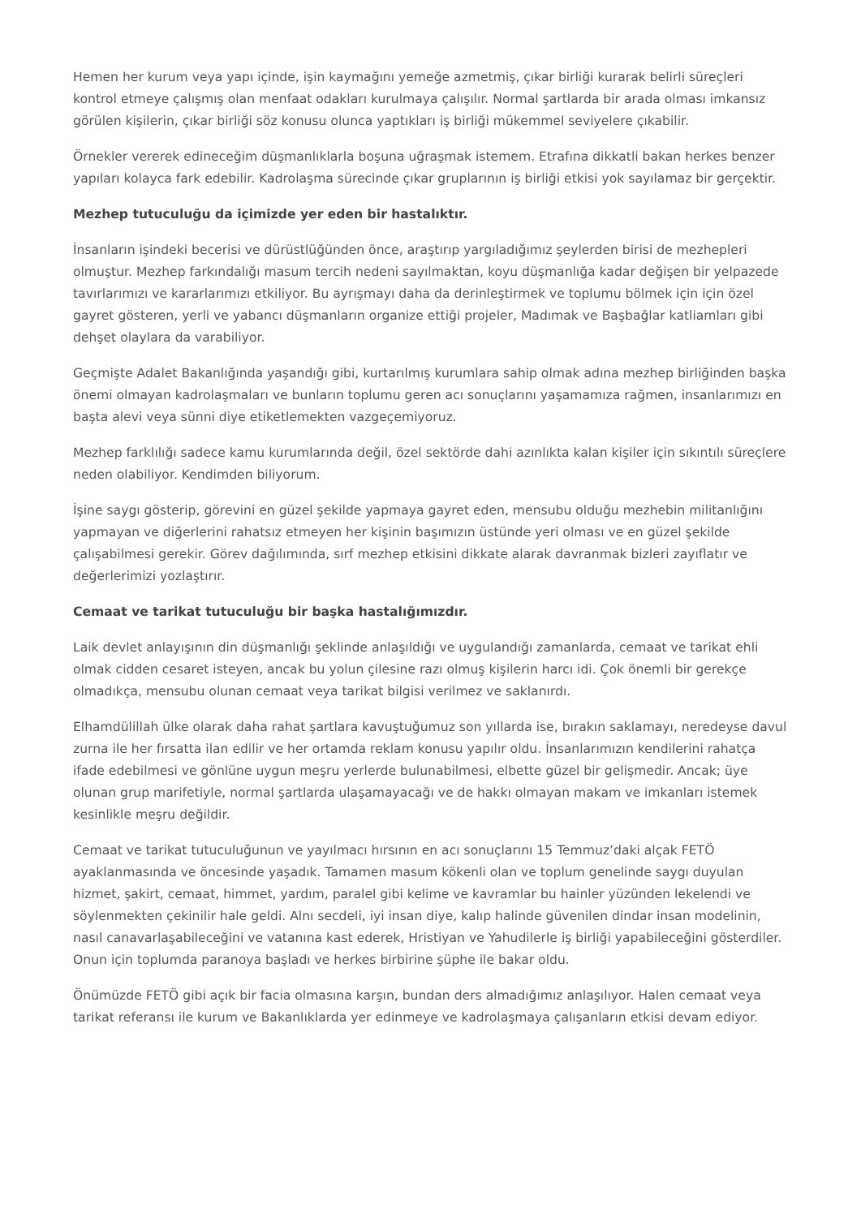Hemen her kurum veya yapı içinde, işin kaymağını yemeğe azmetmiş, çıkar birliği kurarak belirli süreçleri kontrol etmeye çalışmış olan menfaat odakları kurulmaya çalışılır. Normal şartlarda bir arada olması imkansız görülen kişilerin, çıkar birliği söz konusu olunca yaptıkları iş birliği mükemmel seviyelere çıkabilir.
Örnekler vererek edineceğim düşmanlıklarla boşuna uğraşmak istemem. Etrafına dikkatli bakan herkes benzer yapıları kolayca fark edebilir. Kadrolaşma sürecinde çıkar gruplarının iş birliği etkisi yok sayılamaz bir gerçektir.
Mezhep tutuculuğu da içimizde yer eden bir hastalıktır.
İnsanların işindeki becerisi ve dürüstlüğünden önce, araştırıp yargıladığımız şeylerden birisi de mezhepleri olmuştur. Mezhep farkındalığı masum tercih nedeni sayılmaktan, koyu düşmanlığa kadar değişen bir yelpazede tavırlarımızı ve kararlarımızı etkiliyor. Bu ayrışmayı daha da derinleştirmek ve toplumu bölmek için için özel gayret gösteren, yerli ve yabancı düşmanların organize ettiği projeler, Madımak ve Başbağlar katliamları gibi dehşet olaylara da varabiliyor.
Geçmişte Adalet Bakanlığında yaşandığı gibi, kurtarılmış kurumlara sahip olmak adına mezhep birliğinden başka önemi olmayan kadrolaşmaları ve bunların toplumu geren acı sonuçlarını yaşamamıza rağmen, insanlarımızı en başta alevi veya sünni diye etiketlemekten vazgeçemiyoruz.
Mezhep farklılığı sadece kamu kurumlarında değil, özel sektörde dahi azınlıkta kalan kişiler için sıkıntılı süreçlere neden olabiliyor. Kendimden biliyorum.
İşine saygı gösterip, görevini en güzel şekilde yapmaya gayret eden, mensubu olduğu mezhebin militanlığını yapmayan ve diğerlerini rahatsız etmeyen her kişinin başımızın üstünde yeri olması ve en güzel şekilde çalışabilmesi gerekir. Görev dağılımında, sırf mezhep etkisini dikkate alarak davranmak bizleri zayıflatır ve değerlerimizi yozlaştırır.
Cemaat ve tarikat tutuculuğu bir başka hastalığımızdır.
Laik devlet anlayışının din düşmanlığı şeklinde anlaşıldığı ve uygulandığı zamanlarda, cemaat ve tarikat ehli olmak cidden cesaret isteyen, ancak bu yolun çilesine razı olmuş kişilerin harcı idi. Çok önemli bir gerekçe olmadıkça, mensubu olunan cemaat veya tarikat bilgisi verilmez ve saklanırdı.
Elhamdülillah ülke olarak daha rahat şartlara kavuştuğumuz son yıllarda ise, bırakın saklamayı, neredeyse davul zurna ile her fırsatta ilan edilir ve her ortamda reklam konusu yapılır oldu. İnsanlarımızın kendilerini rahatça ifade edebilmesi ve gönlüne uygun meşru yerlerde bulunabilmesi, elbette güzel bir gelişmedir. Ancak; üye olunan grup marifetiyle, normal şartlarda ulaşamayacağı ve de hakkı olmayan makam ve imkanları istemek kesinlikle meşru değildir.
Cemaat ve tarikat tutuculuğunun ve yayılmacı hırsının en acı sonuçlarını 15 Temmuz’daki alçak FETÖ ayaklanmasında ve öncesinde yaşadık. Tamamen masum kökenli olan ve toplum genelinde saygı duyulan hizmet, şakirt, cemaat, himmet, yardım, paralel gibi kelime ve kavramlar bu hainler yüzünden lekelendi ve söylenmekten çekinilir hale geldi. Alnı secdeli, iyi insan diye, kalıp halinde güvenilen dindar insan modelinin, nasıl canavarlaşabileceğini ve vatanına kast ederek, Hristiyan ve Yahudilerle iş birliği yapabileceğini gösterdiler. Onun için toplumda paranoya başladı ve herkes birbirine şüphe ile bakar oldu.
Önümüzde FETÖ gibi açık bir facia olmasına karşın, bundan ders almadığımız anlaşılıyor. Halen cemaat veya tarikat referansı ile kurum ve Bakanlıklarda yer edinmeye ve kadrolaşmaya çalışanların etkisi devam ediyor.